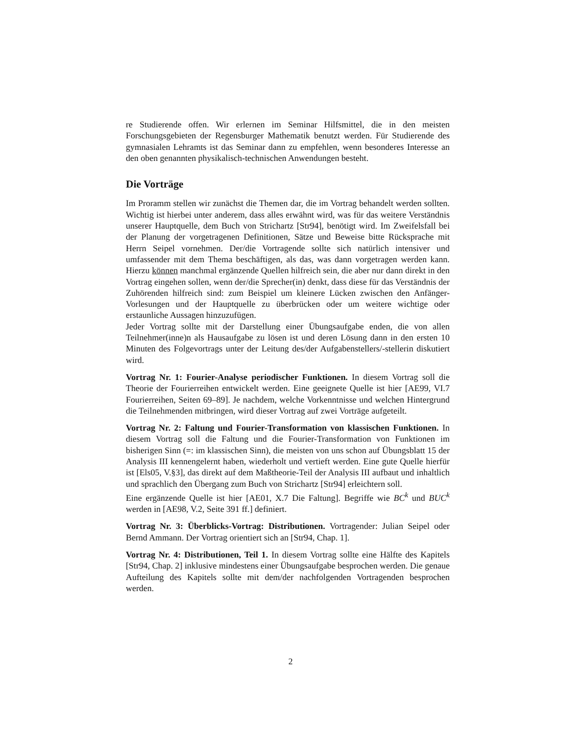re Studierende offen. Wir erlernen im Seminar Hilfsmittel, die in den meisten Forschungsgebieten der Regensburger Mathematik benutzt werden. Für Studierende des gymnasialen Lehramts ist das Seminar dann zu empfehlen, wenn besonderes Interesse an den oben genannten physikalisch-technischen Anwendungen besteht.
Die Vorträge
Im Proramm stellen wir zunächst die Themen dar, die im Vortrag behandelt werden sollten. Wichtig ist hierbei unter anderem, dass alles erwähnt wird, was für das weitere Verständnis unserer Hauptquelle, dem Buch von Strichartz [Str94], benötigt wird. Im Zweifelsfall bei der Planung der vorgetragenen Definitionen, Sätze und Beweise bitte Rücksprache mit Herrn Seipel vornehmen. Der/die Vortragende sollte sich natürlich intensiver und umfassender mit dem Thema beschäftigen, als das, was dann vorgetragen werden kann. Hierzu können manchmal ergänzende Quellen hilfreich sein, die aber nur dann direkt in den Vortrag eingehen sollen, wenn der/die Sprecher(in) denkt, dass diese für das Verständnis der Zuhörenden hilfreich sind: zum Beispiel um kleinere Lücken zwischen den Anfänger-Vorlesungen und der Hauptquelle zu überbrücken oder um weitere wichtige oder erstaunliche Aussagen hinzuzufügen.
Jeder Vortrag sollte mit der Darstellung einer Übungsaufgabe enden, die von allen Teilnehmer(inne)n als Hausaufgabe zu lösen ist und deren Lösung dann in den ersten 10 Minuten des Folgevortrags unter der Leitung des/der Aufgabenstellers/-stellerin diskutiert wird.
Vortrag Nr. 1: Fourier-Analyse periodischer Funktionen. In diesem Vortrag soll die Theorie der Fourierreihen entwickelt werden. Eine geeignete Quelle ist hier [AE99, VI.7 Fourierreihen, Seiten 69–89]. Je nachdem, welche Vorkenntnisse und welchen Hintergrund die Teilnehmenden mitbringen, wird dieser Vortrag auf zwei Vorträge aufgeteilt.
Vortrag Nr. 2: Faltung und Fourier-Transformation von klassischen Funktionen. In diesem Vortrag soll die Faltung und die Fourier-Transformation von Funktionen im bisherigen Sinn (=: im klassischen Sinn), die meisten von uns schon auf Übungsblatt 15 der Analysis III kennengelernt haben, wiederholt und vertieft werden. Eine gute Quelle hierfür ist [Els05, V.§3], das direkt auf dem Maßtheorie-Teil der Analysis III aufbaut und inhaltlich und sprachlich den Übergang zum Buch von Strichartz [Str94] erleichtern soll.
Eine ergänzende Quelle ist hier [AE01, X.7 Die Faltung]. Begriffe wie BC<sup>k</sup> und BUC<sup>k</sup> werden in [AE98, V.2, Seite 391 ff.] definiert.
Vortrag Nr. 3: Überblicks-Vortrag: Distributionen. Vortragender: Julian Seipel oder Bernd Ammann. Der Vortrag orientiert sich an [Str94, Chap. 1].
Vortrag Nr. 4: Distributionen, Teil 1. In diesem Vortrag sollte eine Hälfte des Kapitels [Str94, Chap. 2] inklusive mindestens einer Übungsaufgabe besprochen werden. Die genaue Aufteilung des Kapitels sollte mit dem/der nachfolgenden Vortragenden besprochen werden.
2